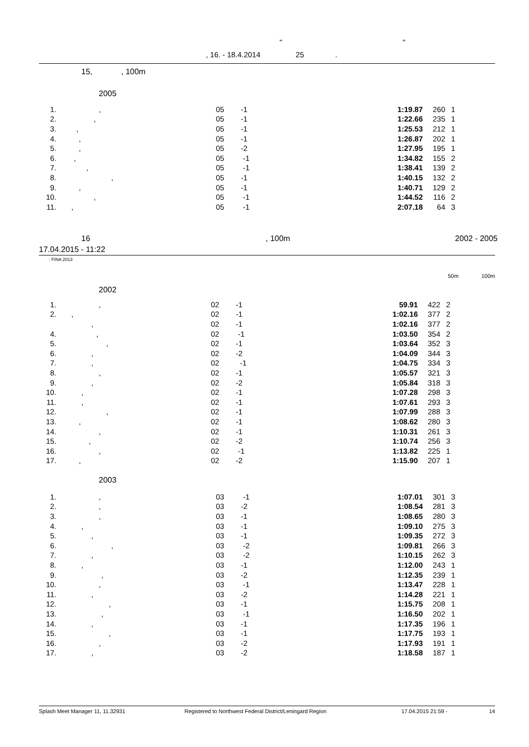" "
, 16. - 18.4.2014 25 .
15, , 100m
2005
| 1. | , | 05 | -1 | 1:19.87 | 260 | 1 |
| 2. | , | 05 | -1 | 1:22.66 | 235 | 1 |
| 3. | , | 05 | -1 | 1:25.53 | 212 | 1 |
| 4. | , | 05 | -1 | 1:26.87 | 202 | 1 |
| 5. | , | 05 | -2 | 1:27.95 | 195 | 1 |
| 6. | , | 05 | -1 | 1:34.82 | 155 | 2 |
| 7. | , | 05 | -1 | 1:38.41 | 139 | 2 |
| 8. | , | 05 | -1 | 1:40.15 | 132 | 2 |
| 9. | , | 05 | -1 | 1:40.71 | 129 | 2 |
| 10. | , | 05 | -1 | 1:44.52 | 116 | 2 |
| 11. | , | 05 | -1 | 2:07.18 | 64 | 3 |
16, 100m 2002 - 2005
17.04.2015 - 11:22
: FINA 2013
50m 100m
2002
| 1. | , | 02 | -1 | 59.91 | 422 | 2 |
| 2. | , | 02 | -1 | 1:02.16 | 377 | 2 |
| | , | 02 | -1 | 1:02.16 | 377 | 2 |
| 4. | , | 02 | -1 | 1:03.50 | 354 | 2 |
| 5. | , | 02 | -1 | 1:03.64 | 352 | 3 |
| 6. | , | 02 | -2 | 1:04.09 | 344 | 3 |
| 7. | , | 02 | -1 | 1:04.75 | 334 | 3 |
| 8. | , | 02 | -1 | 1:05.57 | 321 | 3 |
| 9. | , | 02 | -2 | 1:05.84 | 318 | 3 |
| 10. | , | 02 | -1 | 1:07.28 | 298 | 3 |
| 11. | , | 02 | -1 | 1:07.61 | 293 | 3 |
| 12. | , | 02 | -1 | 1:07.99 | 288 | 3 |
| 13. | , | 02 | -1 | 1:08.62 | 280 | 3 |
| 14. | , | 02 | -1 | 1:10.31 | 261 | 3 |
| 15. | , | 02 | -2 | 1:10.74 | 256 | 3 |
| 16. | , | 02 | -1 | 1:13.82 | 225 | 1 |
| 17. | , | 02 | -2 | 1:15.90 | 207 | 1 |
2003
| 1. | , | 03 | -1 | 1:07.01 | 301 | 3 |
| 2. | , | 03 | -2 | 1:08.54 | 281 | 3 |
| 3. | , | 03 | -1 | 1:08.65 | 280 | 3 |
| 4. | , | 03 | -1 | 1:09.10 | 275 | 3 |
| 5. | , | 03 | -1 | 1:09.35 | 272 | 3 |
| 6. | , | 03 | -2 | 1:09.81 | 266 | 3 |
| 7. | , | 03 | -2 | 1:10.15 | 262 | 3 |
| 8. | , | 03 | -1 | 1:12.00 | 243 | 1 |
| 9. | , | 03 | -2 | 1:12.35 | 239 | 1 |
| 10. | , | 03 | -1 | 1:13.47 | 228 | 1 |
| 11. | , | 03 | -2 | 1:14.28 | 221 | 1 |
| 12. | , | 03 | -1 | 1:15.75 | 208 | 1 |
| 13. | , | 03 | -1 | 1:16.50 | 202 | 1 |
| 14. | , | 03 | -1 | 1:17.35 | 196 | 1 |
| 15. | , | 03 | -1 | 1:17.75 | 193 | 1 |
| 16. | , | 03 | -2 | 1:17.93 | 191 | 1 |
| 17. | , | 03 | -2 | 1:18.58 | 187 | 1 |
Splash Meet Manager 11, 11.32931 Registered to Northwest Federal District/Leningard Region 17.04.2015 21:59 - 14